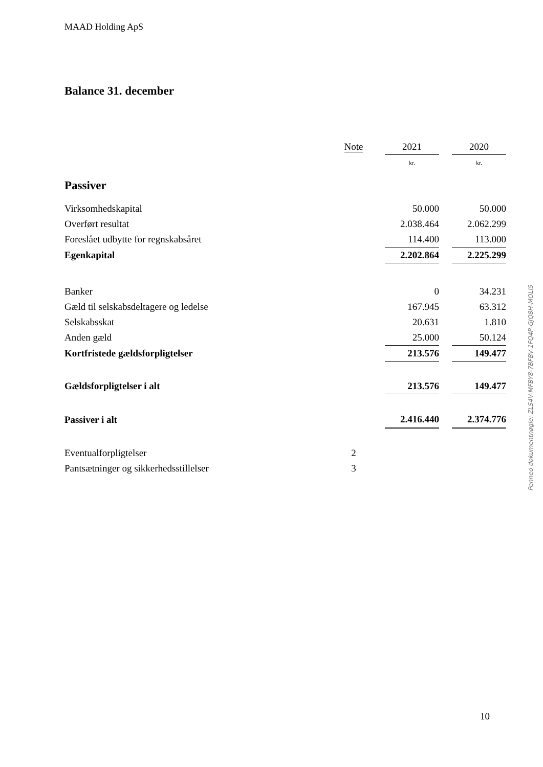MAAD Holding ApS
Balance 31. december
| | Note | | 2021 | | 2020 |
| --- | --- | --- | --- | --- | --- |
| | | | kr. | | kr. |
| Passiver | | | | | |
| Virksomhedskapital | | | 50.000 | | 50.000 |
| Overført resultat | | | 2.038.464 | | 2.062.299 |
| Foreslået udbytte for regnskabsåret | | | 114.400 | | 113.000 |
| Egenkapital | | | 2.202.864 | | 2.225.299 |
| Banker | | | 0 | | 34.231 |
| Gæld til selskabsdeltagere og ledelse | | | 167.945 | | 63.312 |
| Selskabsskat | | | 20.631 | | 1.810 |
| Anden gæld | | | 25.000 | | 50.124 |
| Kortfristede gældsforpligtelser | | | 213.576 | | 149.477 |
| Gældsforpligtelser i alt | | | 213.576 | | 149.477 |
| Passiver i alt | | | 2.416.440 | | 2.374.776 |
| Eventualforpligtelser | 2 | | | | |
| Pantsætninger og sikkerhedsstillelser | 3 | | | | |
Penneo dokumentnøgle: ZLS4V-MFBY8-7BFBV-1FQ4P-GJQ8H-MOLI5
10